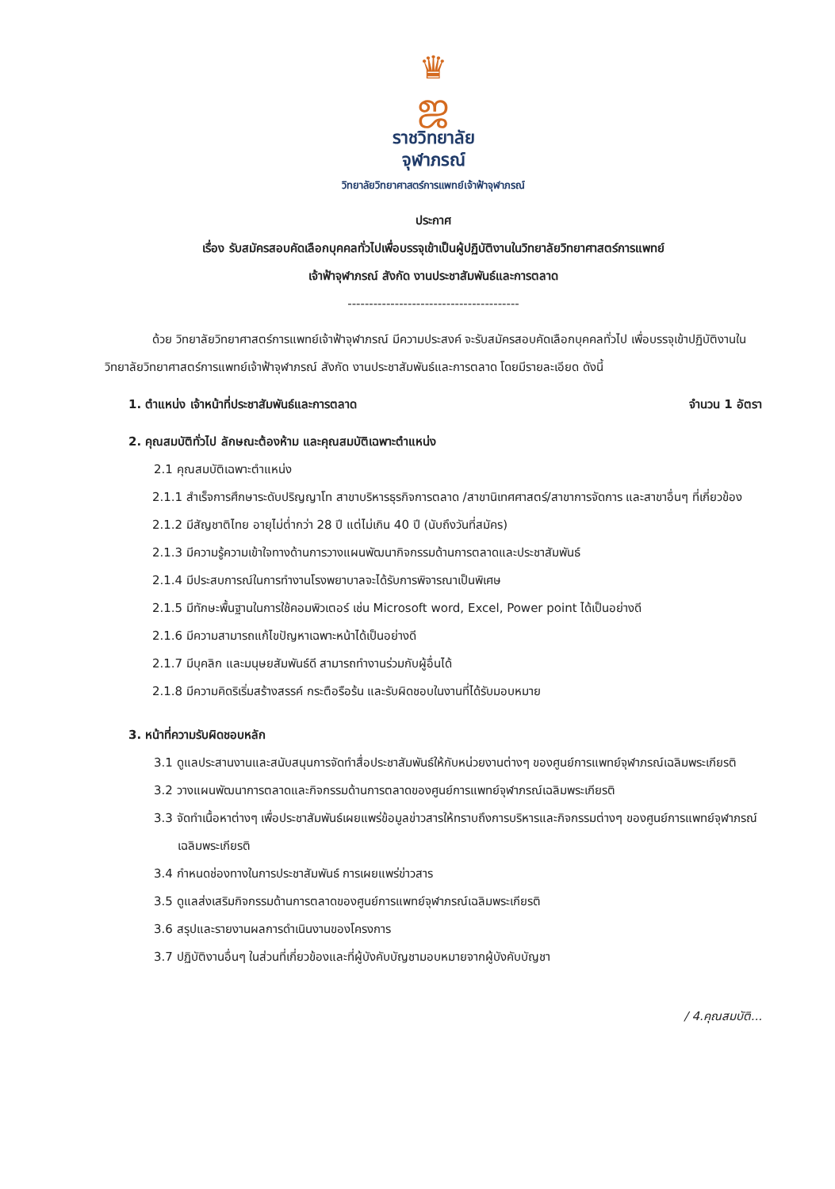♛
ஜ
ราชวิทยาลัย
จุฬาภรณ์
วิทยาลัยวิทยาศาสตร์การแพทย์เจ้าฟ้าจุฬาภรณ์
ประกาศ
เรื่อง รับสมัครสอบคัดเลือกบุคคลทั่วไปเพื่อบรรจุเข้าเป็นผู้ปฏิบัติงานในวิทยาลัยวิทยาศาสตร์การแพทย์
เจ้าฟ้าจุฬาภรณ์ สังกัด งานประชาสัมพันธ์และการตลาด
----------------------------------------
ด้วย วิทยาลัยวิทยาศาสตร์การแพทย์เจ้าฟ้าจุฬาภรณ์ มีความประสงค์ จะรับสมัครสอบคัดเลือกบุคคลทั่วไป เพื่อบรรจุเข้าปฏิบัติงานในวิทยาลัยวิทยาศาสตร์การแพทย์เจ้าฟ้าจุฬาภรณ์ สังกัด งานประชาสัมพันธ์และการตลาด โดยมีรายละเอียด ดังนี้
1. ตำแหน่ง เจ้าหน้าที่ประชาสัมพันธ์และการตลาด จำนวน 1 อัตรา
2. คุณสมบัติทั่วไป ลักษณะต้องห้าม และคุณสมบัติเฉพาะตำแหน่ง
2.1 คุณสมบัติเฉพาะตำแหน่ง
2.1.1 สำเร็จการศึกษาระดับปริญญาโท สาขาบริหารธุรกิจการตลาด /สาขานิเทศศาสตร์/สาขาการจัดการ และสาขาอื่นๆ ที่เกี่ยวข้อง
2.1.2 มีสัญชาติไทย อายุไม่ต่ำกว่า 28 ปี แต่ไม่เกิน 40 ปี (นับถึงวันที่สมัคร)
2.1.3 มีความรู้ความเข้าใจทางด้านการวางแผนพัฒนากิจกรรมด้านการตลาดและประชาสัมพันธ์
2.1.4 มีประสบการณ์ในการทำงานโรงพยาบาลจะได้รับการพิจารณาเป็นพิเศษ
2.1.5 มีทักษะพื้นฐานในการใช้คอมพิวเตอร์ เช่น Microsoft word, Excel, Power point ได้เป็นอย่างดี
2.1.6 มีความสามารถแก้ไขปัญหาเฉพาะหน้าได้เป็นอย่างดี
2.1.7 มีบุคลิก และมนุษยสัมพันธ์ดี สามารถทำงานร่วมกับผู้อื่นได้
2.1.8 มีความคิดริเริ่มสร้างสรรค์ กระตือรือร้น และรับผิดชอบในงานที่ได้รับมอบหมาย
3. หน้าที่ความรับผิดชอบหลัก
3.1 ดูแลประสานงานและสนับสนุนการจัดทำสื่อประชาสัมพันธ์ให้กับหน่วยงานต่างๆ ของศูนย์การแพทย์จุฬาภรณ์เฉลิมพระเกียรติ
3.2 วางแผนพัฒนาการตลาดและกิจกรรมด้านการตลาดของศูนย์การแพทย์จุฬาภรณ์เฉลิมพระเกียรติ
3.3 จัดทำเนื้อหาต่างๆ เพื่อประชาสัมพันธ์เผยแพร่ข้อมูลข่าวสารให้ทราบถึงการบริหารและกิจกรรมต่างๆ ของศูนย์การแพทย์จุฬาภรณ์เฉลิมพระเกียรติ
3.4 กำหนดช่องทางในการประชาสัมพันธ์ การเผยแพร่ข่าวสาร
3.5 ดูแลส่งเสริมกิจกรรมด้านการตลาดของศูนย์การแพทย์จุฬาภรณ์เฉลิมพระเกียรติ
3.6 สรุปและรายงานผลการดำเนินงานของโครงการ
3.7 ปฏิบัติงานอื่นๆ ในส่วนที่เกี่ยวข้องและที่ผู้บังคับบัญชามอบหมายจากผู้บังคับบัญชา
/ 4.คุณสมบัติ...